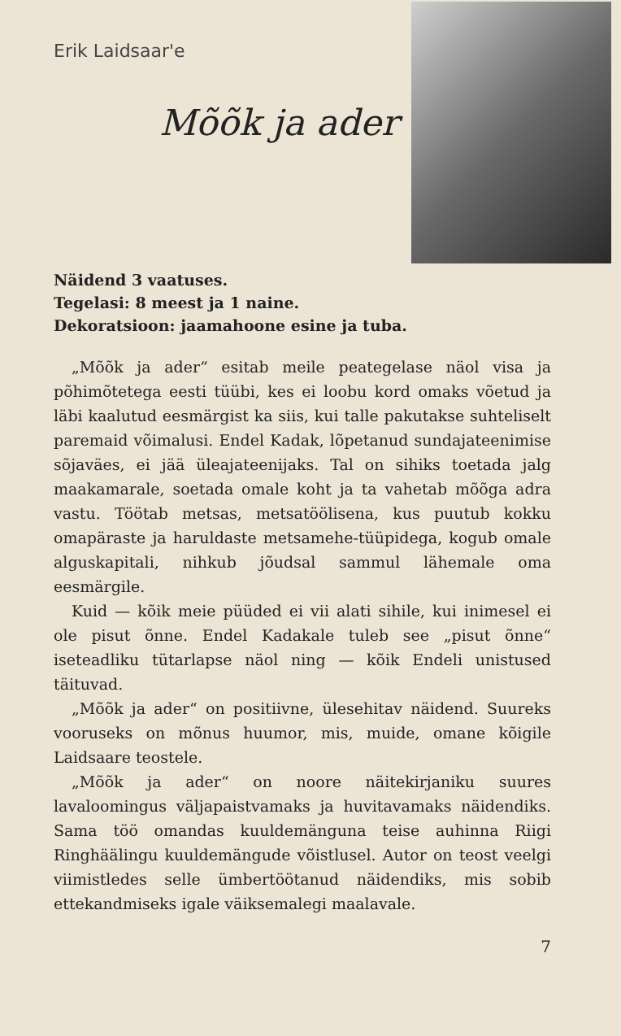Erik Laidsaar'e
Mõõk ja ader
Näidend 3 vaatuses.
Tegelasi: 8 meest ja 1 naine.
Dekoratsioon: jaamahoone esine ja tuba.
„Mõõk ja ader“ esitab meile peategelase näol visa ja põhimõtetega eesti tüübi, kes ei loobu kord omaks võetud ja läbi kaalutud eesmärgist ka siis, kui talle pakutakse suhteliselt paremaid võimalusi. Endel Kadak, lõpetanud sundajateenimise sõjaväes, ei jää üleajateenijaks. Tal on sihiks toetada jalg maakamarale, soetada omale koht ja ta vahetab mõõga adra vastu. Töötab metsas, metsatöölisena, kus puutub kokku omapäraste ja haruldaste metsamehe-tüüpidega, kogub omale alguskapitali, nihkub jõudsal sammul lähemale oma eesmärgile.
Kuid — kõik meie püüded ei vii alati sihile, kui inimesel ei ole pisut õnne. Endel Kadakale tuleb see „pisut õnne“ iseteadliku tütarlapse näol ning — kõik Endeli unistused täituvad.
„Mõõk ja ader“ on positiivne, ülesehitav näidend. Suureks vooruseks on mõnus huumor, mis, muide, omane kõigile Laidsaare teostele.
„Mõõk ja ader“ on noore näitekirjaniku suures lavaloomingus väljapaistvamaks ja huvitavamaks näidendiks. Sama töö omandas kuuldemänguna teise auhinna Riigi Ringhäälingu kuuldemängude võistlusel. Autor on teost veelgi viimistledes selle ümbertöötanud näidendiks, mis sobib ettekandmiseks igale väiksemalegi maalavale.
7